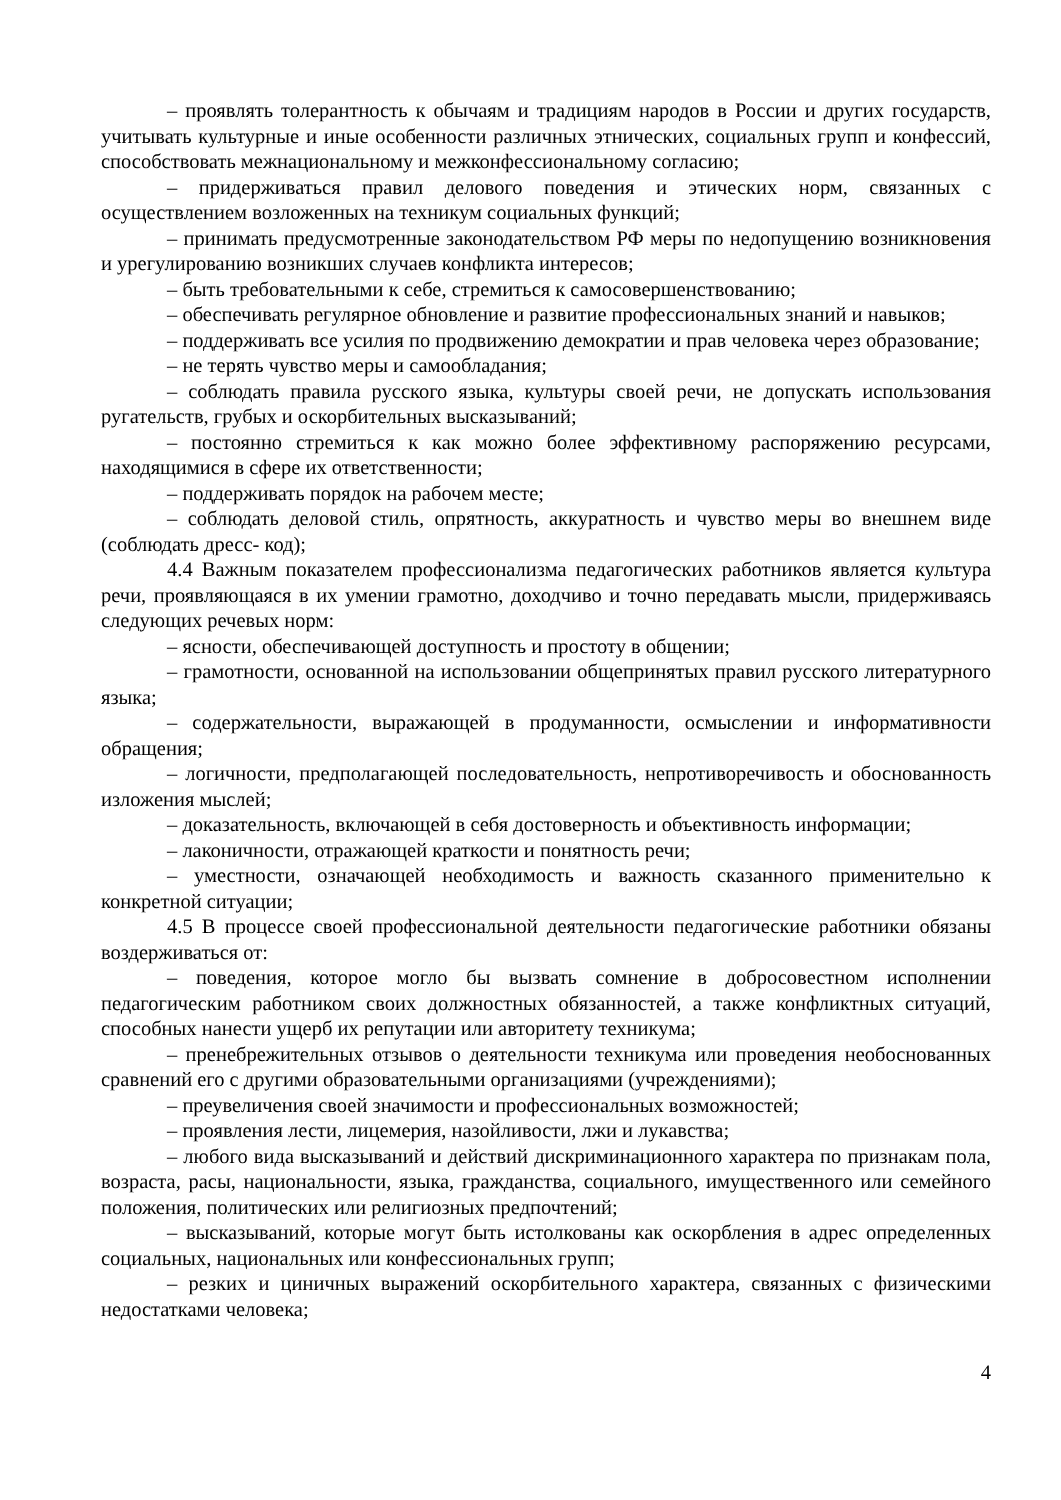– проявлять толерантность к обычаям и традициям народов в России и других государств, учитывать культурные и иные особенности различных этнических, социальных групп и конфессий, способствовать межнациональному и межконфессиональному согласию;
– придерживаться правил делового поведения и этических норм, связанных с осуществлением возложенных на техникум социальных функций;
– принимать предусмотренные законодательством РФ меры по недопущению возникновения и урегулированию возникших случаев конфликта интересов;
– быть требовательными к себе, стремиться к самосовершенствованию;
– обеспечивать регулярное обновление и развитие профессиональных знаний и навыков;
– поддерживать все усилия по продвижению демократии и прав человека через образование;
– не терять чувство меры и самообладания;
– соблюдать правила русского языка, культуры своей речи, не допускать использования ругательств, грубых и оскорбительных высказываний;
– постоянно стремиться к как можно более эффективному распоряжению ресурсами, находящимися в сфере их ответственности;
– поддерживать порядок на рабочем месте;
– соблюдать деловой стиль, опрятность, аккуратность и чувство меры во внешнем виде (соблюдать дресс- код);
4.4 Важным показателем профессионализма педагогических работников является культура речи, проявляющаяся в их умении грамотно, доходчиво и точно передавать мысли, придерживаясь следующих речевых норм:
– ясности, обеспечивающей доступность и простоту в общении;
– грамотности, основанной на использовании общепринятых правил русского литературного языка;
– содержательности, выражающей в продуманности, осмыслении и информативности обращения;
– логичности, предполагающей последовательность, непротиворечивость и обоснованность изложения мыслей;
– доказательность, включающей в себя достоверность и объективность информации;
– лаконичности, отражающей краткости и понятность речи;
– уместности, означающей необходимость и важность сказанного применительно к конкретной ситуации;
4.5 В процессе своей профессиональной деятельности педагогические работники обязаны воздерживаться от:
– поведения, которое могло бы вызвать сомнение в добросовестном исполнении педагогическим работником своих должностных обязанностей, а также конфликтных ситуаций, способных нанести ущерб их репутации или авторитету техникума;
– пренебрежительных отзывов о деятельности техникума или проведения необоснованных сравнений его с другими образовательными организациями (учреждениями);
– преувеличения своей значимости и профессиональных возможностей;
– проявления лести, лицемерия, назойливости, лжи и лукавства;
– любого вида высказываний и действий дискриминационного характера по признакам пола, возраста, расы, национальности, языка, гражданства, социального, имущественного или семейного положения, политических или религиозных предпочтений;
– высказываний, которые могут быть истолкованы как оскорбления в адрес определенных социальных, национальных или конфессиональных групп;
– резких и циничных выражений оскорбительного характера, связанных с физическими недостатками человека;
4